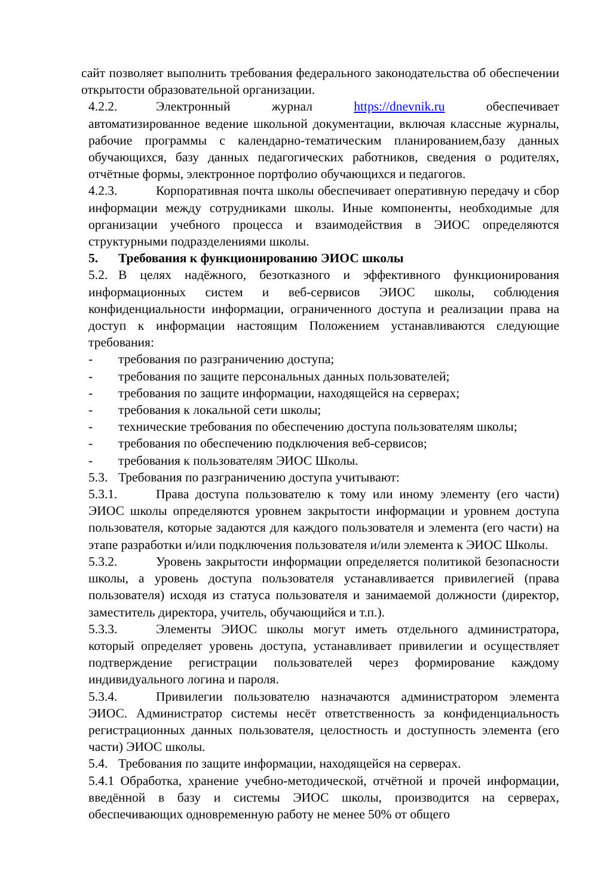сайт позволяет выполнить требования федерального законодательства об обеспечении открытости образовательной организации.
4.2.2. Электронный журнал https://dnevnik.ru обеспечивает автоматизированное ведение школьной документации, включая классные журналы, рабочие программы с календарно-тематическим планированием,базу данных обучающихся, базу данных педагогических работников, сведения о родителях, отчётные формы, электронное портфолио обучающихся и педагогов.
4.2.3. Корпоративная почта школы обеспечивает оперативную передачу и сбор информации между сотрудниками школы. Иные компоненты, необходимые для организации учебного процесса и взаимодействия в ЭИОС определяются структурными подразделениями школы.
5. Требования к функционированию ЭИОС школы
5.2. В целях надёжного, безотказного и эффективного функционирования информационных систем и веб-сервисов ЭИОС школы, соблюдения конфиденциальности информации, ограниченного доступа и реализации права на доступ к информации настоящим Положением устанавливаются следующие требования:
- требования по разграничению доступа;
- требования по защите персональных данных пользователей;
- требования по защите информации, находящейся на серверах;
- требования к локальной сети школы;
- технические требования по обеспечению доступа пользователям школы;
- требования по обеспечению подключения веб-сервисов;
- требования к пользователям ЭИОС Школы.
5.3. Требования по разграничению доступа учитывают:
5.3.1. Права доступа пользователю к тому или иному элементу (его части) ЭИОС школы определяются уровнем закрытости информации и уровнем доступа пользователя, которые задаются для каждого пользователя и элемента (его части) на этапе разработки и/или подключения пользователя и/или элемента к ЭИОС Школы.
5.3.2. Уровень закрытости информации определяется политикой безопасности школы, а уровень доступа пользователя устанавливается привилегией (права пользователя) исходя из статуса пользователя и занимаемой должности (директор, заместитель директора, учитель, обучающийся и т.п.).
5.3.3. Элементы ЭИОС школы могут иметь отдельного администратора, который определяет уровень доступа, устанавливает привилегии и осуществляет подтверждение регистрации пользователей через формирование каждому индивидуального логина и пароля.
5.3.4. Привилегии пользователю назначаются администратором элемента ЭИОС. Администратор системы несёт ответственность за конфиденциальность регистрационных данных пользователя, целостность и доступность элемента (его части) ЭИОС школы.
5.4. Требования по защите информации, находящейся на серверах.
5.4.1 Обработка, хранение учебно-методической, отчётной и прочей информации, введённой в базу и системы ЭИОС школы, производится на серверах, обеспечивающих одновременную работу не менее 50% от общего